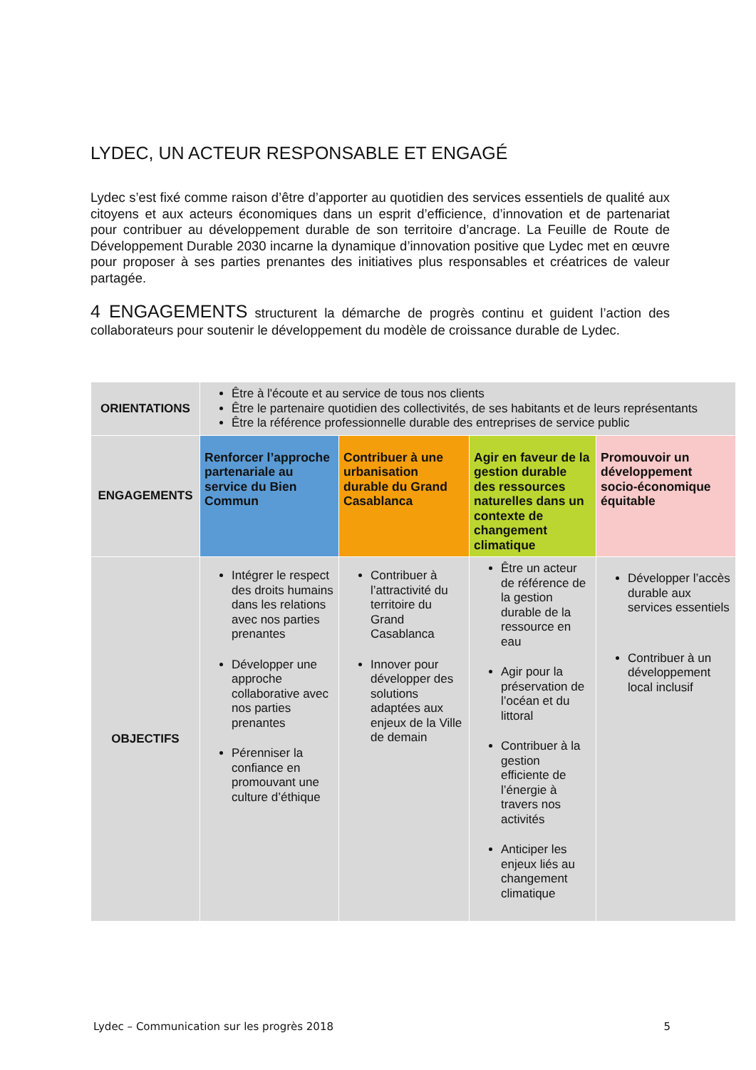LYDEC, UN ACTEUR RESPONSABLE ET ENGAGÉ
Lydec s’est fixé comme raison d’être d’apporter au quotidien des services essentiels de qualité aux citoyens et aux acteurs économiques dans un esprit d’efficience, d’innovation et de partenariat pour contribuer au développement durable de son territoire d’ancrage. La Feuille de Route de Développement Durable 2030 incarne la dynamique d’innovation positive que Lydec met en œuvre pour proposer à ses parties prenantes des initiatives plus responsables et créatrices de valeur partagée.
4 ENGAGEMENTS structurent la démarche de progrès continu et guident l’action des collaborateurs pour soutenir le développement du modèle de croissance durable de Lydec.
| ORIENTATIONS | Être à l'écoute et au service de tous nos clients Être le partenaire quotidien des collectivités, de ses habitants et de leurs représentants Être la référence professionnelle durable des entreprises de service public | | | |
| ENGAGEMENTS | Renforcer l’approche partenariale au service du Bien Commun | Contribuer à une urbanisation durable du Grand Casablanca | Agir en faveur de la gestion durable des ressources naturelles dans un contexte de changement climatique | Promouvoir un développement socio-économique équitable |
| OBJECTIFS | Intégrer le respect des droits humains dans les relations avec nos parties prenantes Développer une approche collaborative avec nos parties prenantes Pérenniser la confiance en promouvant une culture d’éthique | Contribuer à l’attractivité du territoire du Grand Casablanca Innover pour développer des solutions adaptées aux enjeux de la Ville de demain | Être un acteur de référence de la gestion durable de la ressource en eau Agir pour la préservation de l’océan et du littoral Contribuer à la gestion efficiente de l’énergie à travers nos activités Anticiper les enjeux liés au changement climatique | Développer l’accès durable aux services essentiels Contribuer à un développement local inclusif |
Lydec – Communication sur les progrès 2018 5